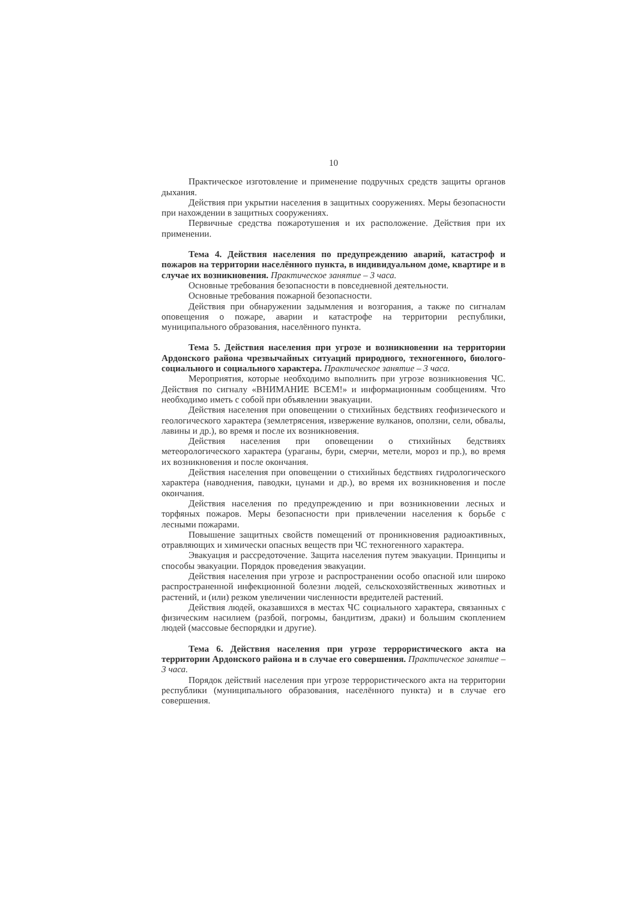10
Практическое изготовление и применение подручных средств защиты органов дыхания.
Действия при укрытии населения в защитных сооружениях. Меры безопасности при нахождении в защитных сооружениях.
Первичные средства пожаротушения и их расположение. Действия при их применении.
Тема 4. Действия населения по предупреждению аварий, катастроф и пожаров на территории населённого пункта, в индивидуальном доме, квартире и в случае их возникновения. Практическое занятие – 3 часа.
Основные требования безопасности в повседневной деятельности.
Основные требования пожарной безопасности.
Действия при обнаружении задымления и возгорания, а также по сигналам оповещения о пожаре, аварии и катастрофе на территории республики, муниципального образования, населённого пункта.
Тема 5. Действия населения при угрозе и возникновении на территории Ардонского района чрезвычайных ситуаций природного, техногенного, биолого-социального и социального характера. Практическое занятие – 3 часа.
Мероприятия, которые необходимо выполнить при угрозе возникновения ЧС. Действия по сигналу «ВНИМАНИЕ ВСЕМ!» и информационным сообщениям. Что необходимо иметь с собой при объявлении эвакуации.
Действия населения при оповещении о стихийных бедствиях геофизического и геологического характера (землетрясения, извержение вулканов, оползни, сели, обвалы, лавины и др.), во время и после их возникновения.
Действия населения при оповещении о стихийных бедствиях метеорологического характера (ураганы, бури, смерчи, метели, мороз и пр.), во время их возникновения и после окончания.
Действия населения при оповещении о стихийных бедствиях гидрологического характера (наводнения, паводки, цунами и др.), во время их возникновения и после окончания.
Действия населения по предупреждению и при возникновении лесных и торфяных пожаров. Меры безопасности при привлечении населения к борьбе с лесными пожарами.
Повышение защитных свойств помещений от проникновения радиоактивных, отравляющих и химически опасных веществ при ЧС техногенного характера.
Эвакуация и рассредоточение. Защита населения путем эвакуации. Принципы и способы эвакуации. Порядок проведения эвакуации.
Действия населения при угрозе и распространении особо опасной или широко распространенной инфекционной болезни людей, сельскохозяйственных животных и растений, и (или) резком увеличении численности вредителей растений.
Действия людей, оказавшихся в местах ЧС социального характера, связанных с физическим насилием (разбой, погромы, бандитизм, драки) и большим скоплением людей (массовые беспорядки и другие).
Тема 6. Действия населения при угрозе террористического акта на территории Ардонского района и в случае его совершения. Практическое занятие – 3 часа.
Порядок действий населения при угрозе террористического акта на территории республики (муниципального образования, населённого пункта) и в случае его совершения.